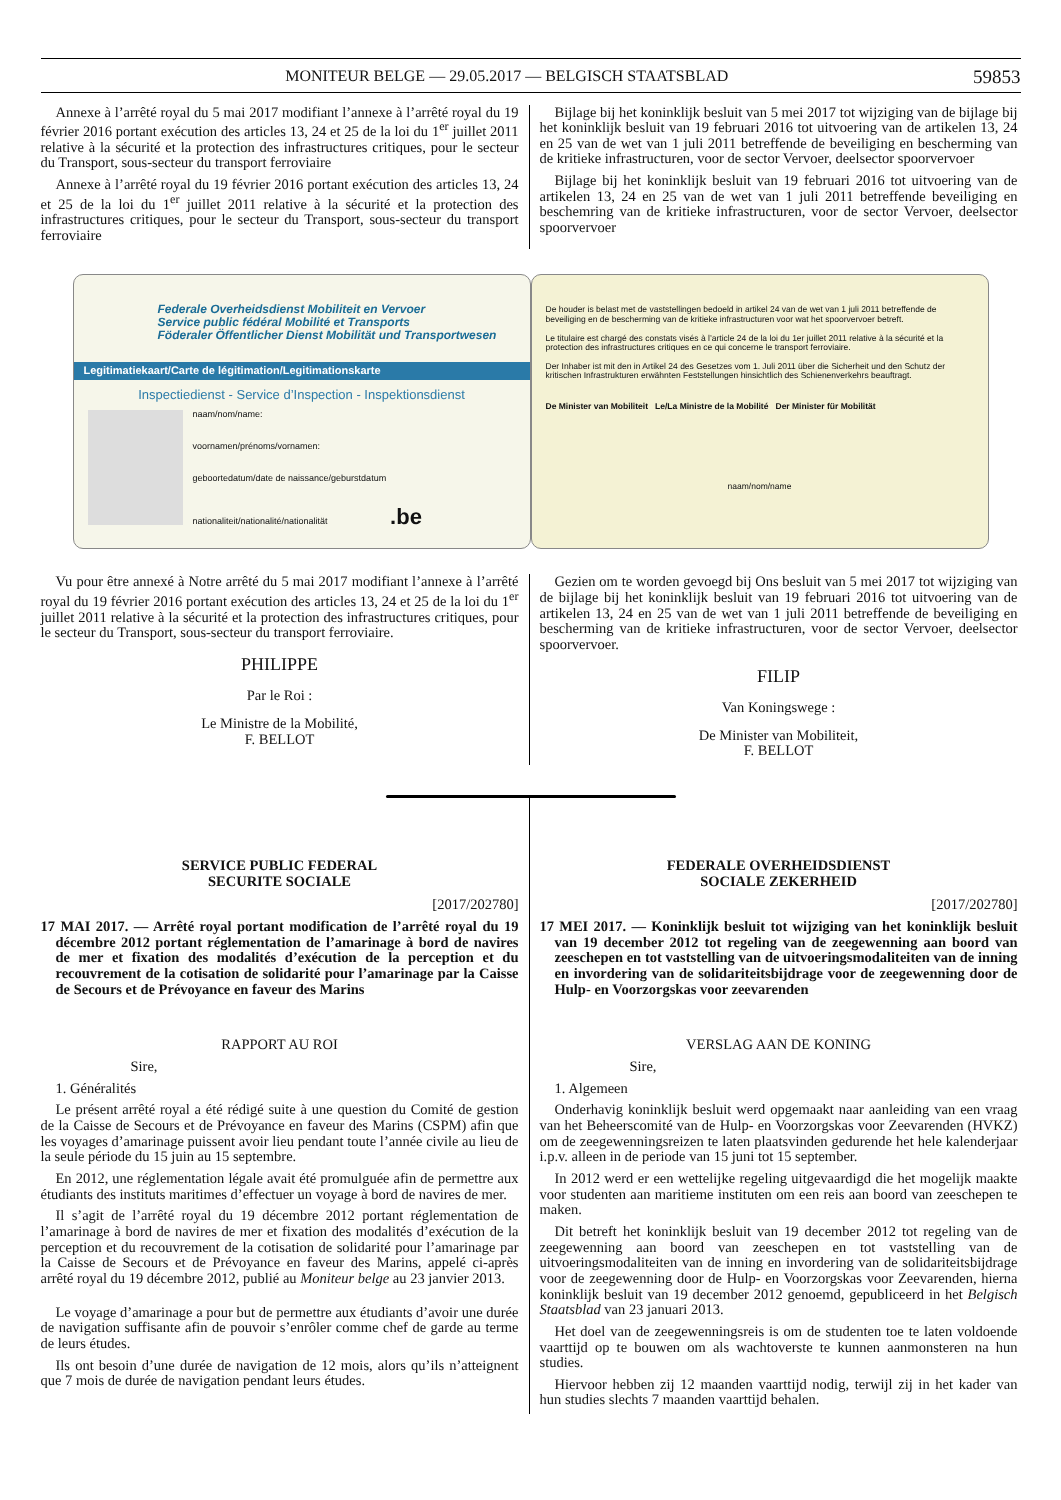MONITEUR BELGE — 29.05.2017 — BELGISCH STAATSBLAD 59853
Annexe à l’arrêté royal du 5 mai 2017 modifiant l’annexe à l’arrêté royal du 19 février 2016 portant exécution des articles 13, 24 et 25 de la loi du 1<sup>er</sup> juillet 2011 relative à la sécurité et la protection des infrastructures critiques, pour le secteur du Transport, sous-secteur du transport ferroviaire
Annexe à l’arrêté royal du 19 février 2016 portant exécution des articles 13, 24 et 25 de la loi du 1<sup>er</sup> juillet 2011 relative à la sécurité et la protection des infrastructures critiques, pour le secteur du Transport, sous-secteur du transport ferroviaire
Bijlage bij het koninklijk besluit van 5 mei 2017 tot wijziging van de bijlage bij het koninklijk besluit van 19 februari 2016 tot uitvoering van de artikelen 13, 24 en 25 van de wet van 1 juli 2011 betreffende de beveiliging en bescherming van de kritieke infrastructuren, voor de sector Vervoer, deelsector spoorvervoer
Bijlage bij het koninklijk besluit van 19 februari 2016 tot uitvoering van de artikelen 13, 24 en 25 van de wet van 1 juli 2011 betreffende beveiliging en beschemring van de kritieke infrastructuren, voor de sector Vervoer, deelsector spoorvervoer
Federale Overheidsdienst Mobiliteit en Vervoer
Service public fédéral Mobilité et Transports
Föderaler Öffentlicher Dienst Mobilität und Transportwesen
Legitimatiekaart/Carte de légitimation/Legitimationskarte
Inspectiedienst - Service d’Inspection - Inspektionsdienst
naam/nom/name:
voornamen/prénoms/vornamen:
geboortedatum/date de naissance/geburstdatum
nationaliteit/nationalité/nationalität .be
De houder is belast met de vaststellingen bedoeld in artikel 24 van de wet van 1 juli 2011 betreffende de beveiliging en de bescherming van de kritieke infrastructuren voor wat het spoorvervoer betreft.
Le titulaire est chargé des constats visés à l’article 24 de la loi du 1er juillet 2011 relative à la sécurité et la protection des infrastructures critiques en ce qui concerne le transport ferroviaire.
Der Inhaber ist mit den in Artikel 24 des Gesetzes vom 1. Juli 2011 über die Sicherheit und den Schutz der kritischen Infrastrukturen erwähnten Feststellungen hinsichtlich des Schienenverkehrs beauftragt.
De Minister van Mobiliteit Le/La Ministre de la Mobilité Der Minister für Mobilität
naam/nom/name
Vu pour être annexé à Notre arrêté du 5 mai 2017 modifiant l’annexe à l’arrêté royal du 19 février 2016 portant exécution des articles 13, 24 et 25 de la loi du 1<sup>er</sup> juillet 2011 relative à la sécurité et la protection des infrastructures critiques, pour le secteur du Transport, sous-secteur du transport ferroviaire.
PHILIPPE
Par le Roi :
Le Ministre de la Mobilité,
F. BELLOT
Gezien om te worden gevoegd bij Ons besluit van 5 mei 2017 tot wijziging van de bijlage bij het koninklijk besluit van 19 februari 2016 tot uitvoering van de artikelen 13, 24 en 25 van de wet van 1 juli 2011 betreffende de beveiliging en bescherming van de kritieke infrastructuren, voor de sector Vervoer, deelsector spoorvervoer.
FILIP
Van Koningswege :
De Minister van Mobiliteit,
F. BELLOT
SERVICE PUBLIC FEDERAL
SECURITE SOCIALE
[2017/202780]
17 MAI 2017. — Arrêté royal portant modification de l’arrêté royal du 19 décembre 2012 portant réglementation de l’amarinage à bord de navires de mer et fixation des modalités d’exécution de la perception et du recouvrement de la cotisation de solidarité pour l’amarinage par la Caisse de Secours et de Prévoyance en faveur des Marins
RAPPORT AU ROI
Sire,
1. Généralités
Le présent arrêté royal a été rédigé suite à une question du Comité de gestion de la Caisse de Secours et de Prévoyance en faveur des Marins (CSPM) afin que les voyages d’amarinage puissent avoir lieu pendant toute l’année civile au lieu de la seule période du 15 juin au 15 septembre.
En 2012, une réglementation légale avait été promulguée afin de permettre aux étudiants des instituts maritimes d’effectuer un voyage à bord de navires de mer.
Il s’agit de l’arrêté royal du 19 décembre 2012 portant réglementation de l’amarinage à bord de navires de mer et fixation des modalités d’exécution de la perception et du recouvrement de la cotisation de solidarité pour l’amarinage par la Caisse de Secours et de Prévoyance en faveur des Marins, appelé ci-après arrêté royal du 19 décembre 2012, publié au Moniteur belge au 23 janvier 2013.
Le voyage d’amarinage a pour but de permettre aux étudiants d’avoir une durée de navigation suffisante afin de pouvoir s’enrôler comme chef de garde au terme de leurs études.
Ils ont besoin d’une durée de navigation de 12 mois, alors qu’ils n’atteignent que 7 mois de durée de navigation pendant leurs études.
FEDERALE OVERHEIDSDIENST
SOCIALE ZEKERHEID
[2017/202780]
17 MEI 2017. — Koninklijk besluit tot wijziging van het koninklijk besluit van 19 december 2012 tot regeling van de zeegewenning aan boord van zeeschepen en tot vaststelling van de uitvoeringsmodaliteiten van de inning en invordering van de solidariteitsbijdrage voor de zeegewenning door de Hulp- en Voorzorgskas voor zeevarenden
VERSLAG AAN DE KONING
Sire,
1. Algemeen
Onderhavig koninklijk besluit werd opgemaakt naar aanleiding van een vraag van het Beheerscomité van de Hulp- en Voorzorgskas voor Zeevarenden (HVKZ) om de zeegewenningsreizen te laten plaatsvinden gedurende het hele kalenderjaar i.p.v. alleen in de periode van 15 juni tot 15 september.
In 2012 werd er een wettelijke regeling uitgevaardigd die het mogelijk maakte voor studenten aan maritieme instituten om een reis aan boord van zeeschepen te maken.
Dit betreft het koninklijk besluit van 19 december 2012 tot regeling van de zeegewenning aan boord van zeeschepen en tot vaststelling van de uitvoeringsmodaliteiten van de inning en invordering van de solidariteitsbijdrage voor de zeegewenning door de Hulp- en Voorzorgskas voor Zeevarenden, hierna koninklijk besluit van 19 december 2012 genoemd, gepubliceerd in het Belgisch Staatsblad van 23 januari 2013.
Het doel van de zeegewenningsreis is om de studenten toe te laten voldoende vaarttijd op te bouwen om als wachtoverste te kunnen aanmonsteren na hun studies.
Hiervoor hebben zij 12 maanden vaarttijd nodig, terwijl zij in het kader van hun studies slechts 7 maanden vaarttijd behalen.